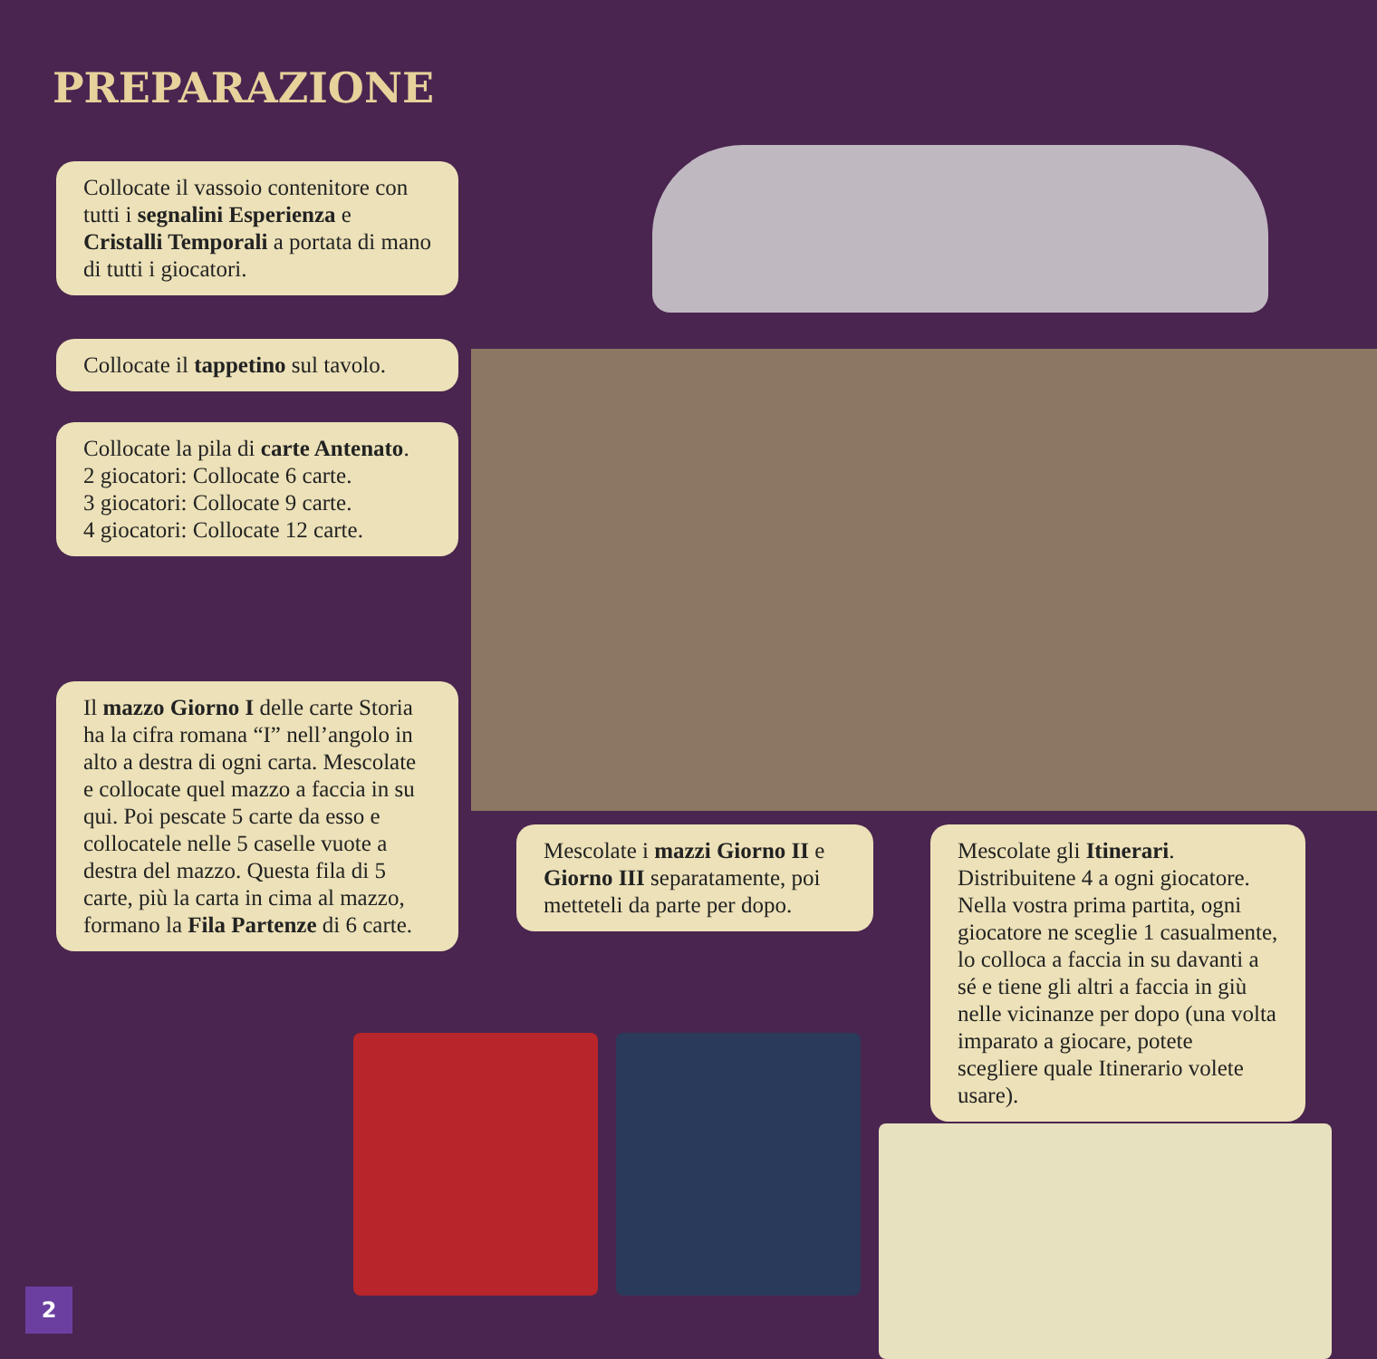PREPARAZIONE
Collocate il vassoio contenitore con tutti i segnalini Esperienza e Cristalli Temporali a portata di mano di tutti i giocatori.
Collocate il tappetino sul tavolo.
Collocate la pila di carte Antenato.
2 giocatori: Collocate 6 carte.
3 giocatori: Collocate 9 carte.
4 giocatori: Collocate 12 carte.
Il mazzo Giorno I delle carte Storia ha la cifra romana “I” nell’angolo in alto a destra di ogni carta. Mescolate e collocate quel mazzo a faccia in su qui. Poi pescate 5 carte da esso e collocatele nelle 5 caselle vuote a destra del mazzo. Questa fila di 5 carte, più la carta in cima al mazzo, formano la Fila Partenze di 6 carte.
Mescolate i mazzi Giorno II e Giorno III separatamente, poi metteteli da parte per dopo.
Mescolate gli Itinerari. Distribuitene 4 a ogni giocatore. Nella vostra prima partita, ogni giocatore ne sceglie 1 casualmente, lo colloca a faccia in su davanti a sé e tiene gli altri a faccia in giù nelle vicinanze per dopo (una volta imparato a giocare, potete scegliere quale Itinerario volete usare).
2